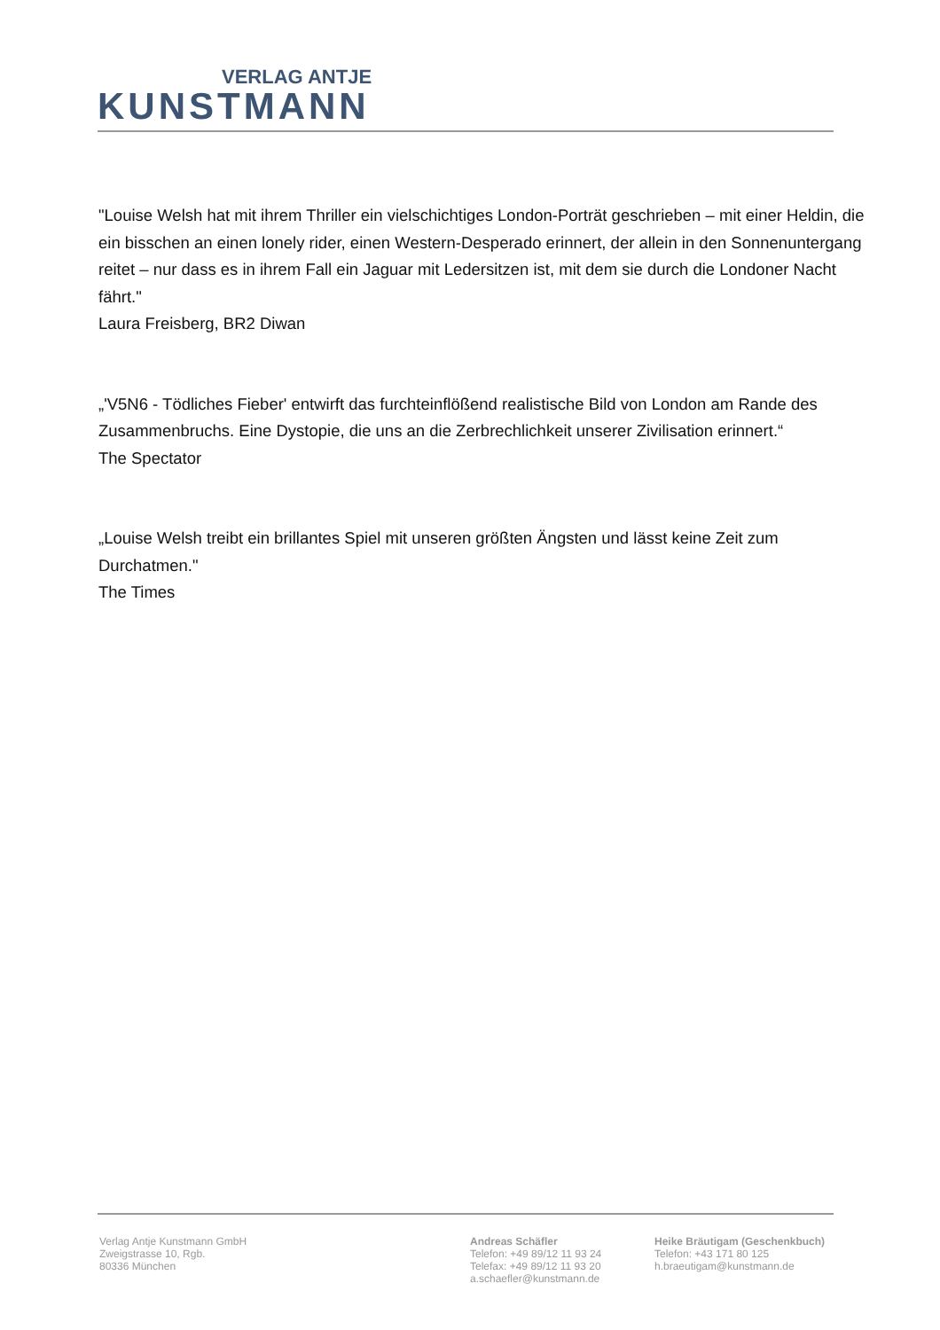VERLAG ANTJE
KUNSTMANN
"Louise Welsh hat mit ihrem Thriller ein vielschichtiges London-Porträt geschrieben – mit einer Heldin, die ein bisschen an einen lonely rider, einen Western-Desperado erinnert, der allein in den Sonnenuntergang reitet – nur dass es in ihrem Fall ein Jaguar mit Ledersitzen ist, mit dem sie durch die Londoner Nacht fährt."
Laura Freisberg, BR2 Diwan
„'V5N6 - Tödliches Fieber' entwirft das furchteinflößend realistische Bild von London am Rande des Zusammenbruchs. Eine Dystopie, die uns an die Zerbrechlichkeit unserer Zivilisation erinnert.“
The Spectator
„Louise Welsh treibt ein brillantes Spiel mit unseren größten Ängsten und lässt keine Zeit zum Durchatmen."
The Times
Verlag Antje Kunstmann GmbH
Zweigstrasse 10, Rgb.
80336 München
Andreas Schäfler
Telefon: +49 89/12 11 93 24
Telefax: +49 89/12 11 93 20
a.schaefler@kunstmann.de
Heike Bräutigam (Geschenkbuch)
Telefon: +43 171 80 125
h.braeutigam@kunstmann.de